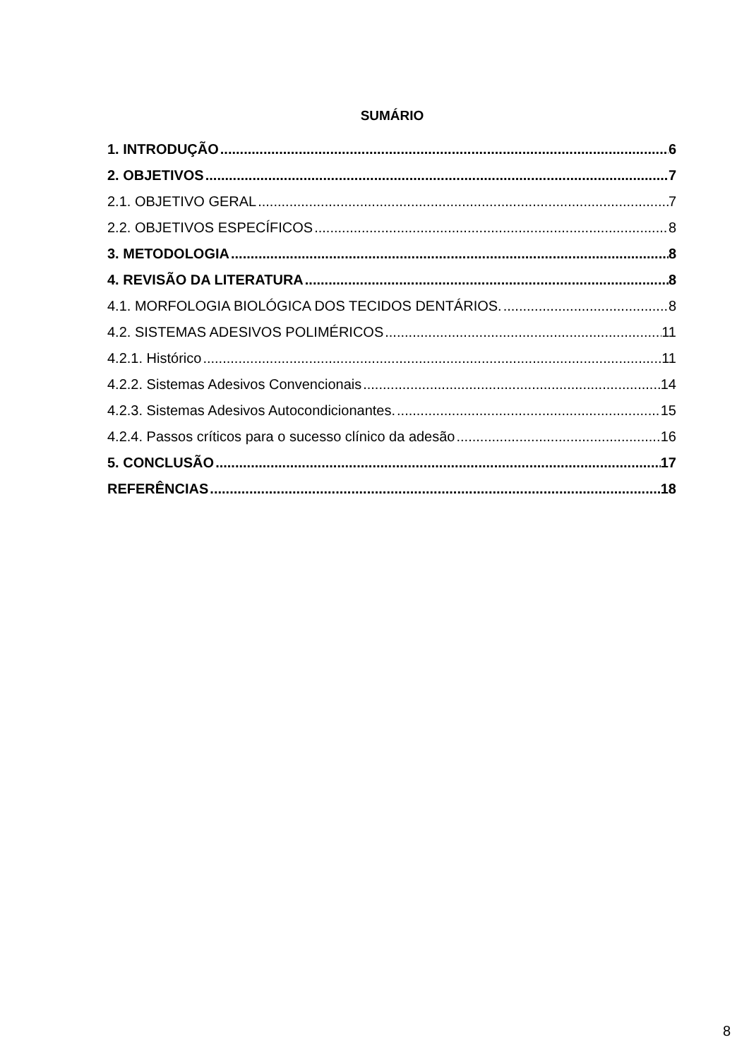SUMÁRIO
1. INTRODUÇÃO 6
2. OBJETIVOS 7
2.1. OBJETIVO GERAL 7
2.2. OBJETIVOS ESPECÍFICOS 8
3. METODOLOGIA 8
4. REVISÃO DA LITERATURA 8
4.1. MORFOLOGIA BIOLÓGICA DOS TECIDOS DENTÁRIOS. 8
4.2. SISTEMAS ADESIVOS POLIMÉRICOS 11
4.2.1. Histórico 11
4.2.2. Sistemas Adesivos Convencionais 14
4.2.3. Sistemas Adesivos Autocondicionantes. 15
4.2.4. Passos críticos para o sucesso clínico da adesão 16
5. CONCLUSÃO 17
REFERÊNCIAS 18
8